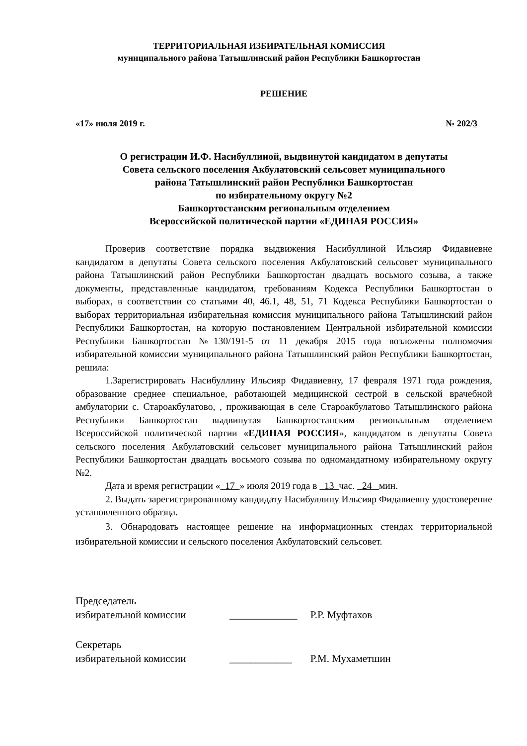ТЕРРИТОРИАЛЬНАЯ ИЗБИРАТЕЛЬНАЯ КОМИССИЯ
муниципального района Татышлинский район Республики Башкортостан
РЕШЕНИЕ
«17» июля 2019 г. № 202/3
О регистрации И.Ф. Насибуллиной, выдвинутой кандидатом в депутаты
Совета сельского поселения Акбулатовский сельсовет муниципального
района Татышлинский район Республики Башкортостан
по избирательному округу №2
Башкортостанским региональным отделением
Всероссийской политической партии «ЕДИНАЯ РОССИЯ»
Проверив соответствие порядка выдвижения Насибуллиной Ильсияр Фидавиевне кандидатом в депутаты Совета сельского поселения Акбулатовский сельсовет муниципального района Татышлинский район Республики Башкортостан двадцать восьмого созыва, а также документы, представленные кандидатом, требованиям Кодекса Республики Башкортостан о выборах, в соответствии со статьями 40, 46.1, 48, 51, 71 Кодекса Республики Башкортостан о выборах территориальная избирательная комиссия муниципального района Татышлинский район Республики Башкортостан, на которую постановлением Центральной избирательной комиссии Республики Башкортостан №130/191-5 от 11 декабря 2015 года возложены полномочия избирательной комиссии муниципального района Татышлинский район Республики Башкортостан, решила:
1.Зарегистрировать Насибуллину Ильсияр Фидавиевну, 17 февраля 1971 года рождения, образование среднее специальное, работающей медицинской сестрой в сельской врачебной амбулатории с. Староакбулатово, , проживающая в селе Староакбулатово Татышлинского района Республики Башкортостан выдвинутая Башкортостанским региональным отделением Всероссийской политической партии «ЕДИНАЯ РОССИЯ», кандидатом в депутаты Совета сельского поселения Акбулатовский сельсовет муниципального района Татышлинский район Республики Башкортостан двадцать восьмого созыва по одномандатному избирательному округу №2.
Дата и время регистрации « 17 » июля 2019 года в 13 час. 24 мин.
2. Выдать зарегистрированному кандидату Насибуллину Ильсияр Фидавиевну удостоверение установленного образца.
3. Обнародовать настоящее решение на информационных стендах территориальной избирательной комиссии и сельского поселения Акбулатовский сельсовет.
Председатель
избирательной комиссии
_____________ Р.Р. Муфтахов
Секретарь
избирательной комиссии
____________ Р.М. Мухаметшин